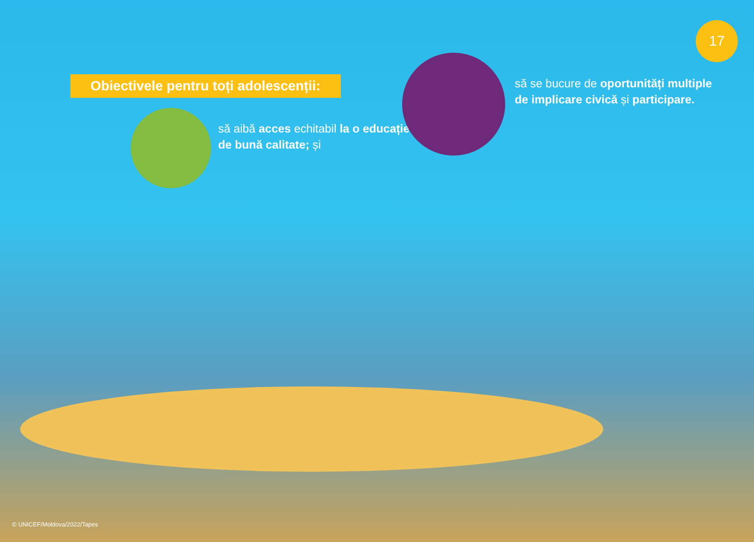17
Obiectivele pentru toți adolescenții:
să aibă acces echitabil la o educație de bună calitate; și
să se bucure de oportunități multiple de implicare civică și participare.
© UNICEF/Moldova/2022/Tapes